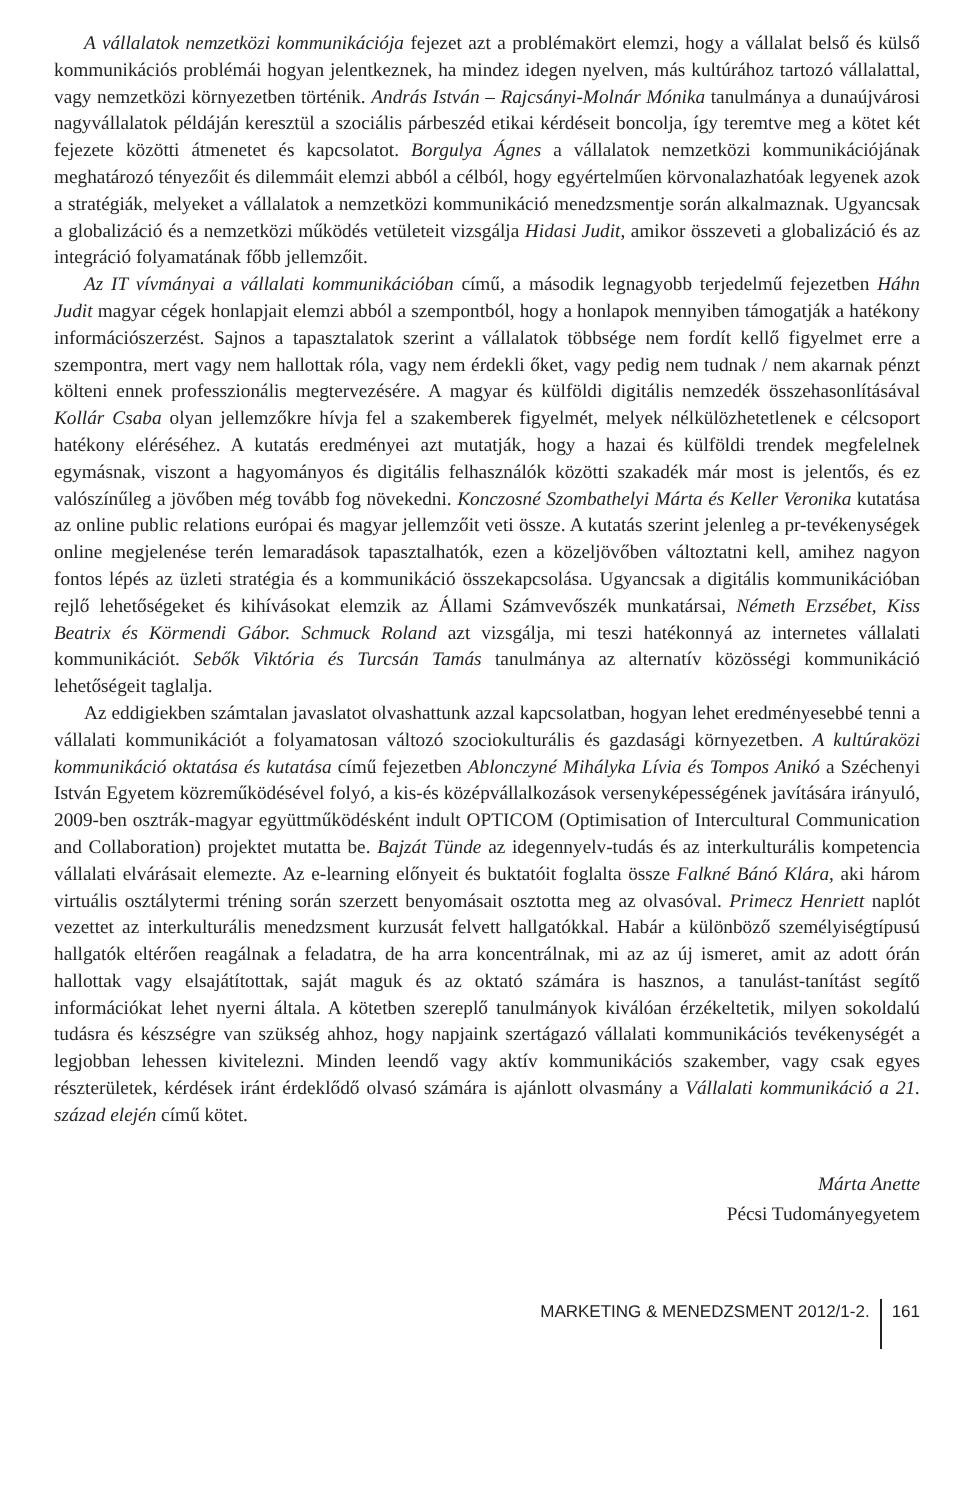A vállalatok nemzetközi kommunikációja fejezet azt a problémakört elemzi, hogy a vállalat belső és külső kommunikációs problémái hogyan jelentkeznek, ha mindez idegen nyelven, más kultúrához tartozó vállalattal, vagy nemzetközi környezetben történik. András István – Rajcsányi-Molnár Mónika tanulmánya a dunaújvárosi nagyvállalatok példáján keresztül a szociális párbeszéd etikai kérdéseit boncolja, így teremtve meg a kötet két fejezete közötti átmenetet és kapcsolatot. Borgulya Ágnes a vállalatok nemzetközi kommunikációjának meghatározó tényezőit és dilemmáit elemzi abból a célból, hogy egyértelműen körvonalazhatóak legyenek azok a stratégiák, melyeket a vállalatok a nemzetközi kommunikáció menedzsmentje során alkalmaznak. Ugyancsak a globalizáció és a nemzetközi működés vetületeit vizsgálja Hidasi Judit, amikor összeveti a globalizáció és az integráció folyamatának főbb jellemzőit.
Az IT vívmányai a vállalati kommunikációban című, a második legnagyobb terjedelmű fejezetben Háhn Judit magyar cégek honlapjait elemzi abból a szempontból, hogy a honlapok mennyiben támogatják a hatékony információszerzést. Sajnos a tapasztalatok szerint a vállalatok többsége nem fordít kellő figyelmet erre a szempontra, mert vagy nem hallottak róla, vagy nem érdekli őket, vagy pedig nem tudnak / nem akarnak pénzt költeni ennek professzionális megtervezésére. A magyar és külföldi digitális nemzedék összehasonlításával Kollár Csaba olyan jellemzőkre hívja fel a szakemberek figyelmét, melyek nélkülözhetetlenek e célcsoport hatékony eléréséhez. A kutatás eredményei azt mutatják, hogy a hazai és külföldi trendek megfelelnek egymásnak, viszont a hagyományos és digitális felhasználók közötti szakadék már most is jelentős, és ez valószínűleg a jövőben még tovább fog növekedni. Konczosné Szombathelyi Márta és Keller Veronika kutatása az online public relations európai és magyar jellemzőit veti össze. A kutatás szerint jelenleg a pr-tevékenységek online megjelenése terén lemaradások tapasztalhatók, ezen a közeljövőben változtatni kell, amihez nagyon fontos lépés az üzleti stratégia és a kommunikáció összekapcsolása. Ugyancsak a digitális kommunikációban rejlő lehetőségeket és kihívásokat elemzik az Állami Számvevőszék munkatársai, Németh Erzsébet, Kiss Beatrix és Körmendi Gábor. Schmuck Roland azt vizsgálja, mi teszi hatékonnyá az internetes vállalati kommunikációt. Sebők Viktória és Turcsán Tamás tanulmánya az alternatív közösségi kommunikáció lehetőségeit taglalja.
Az eddigiekben számtalan javaslatot olvashattunk azzal kapcsolatban, hogyan lehet eredményesebbé tenni a vállalati kommunikációt a folyamatosan változó szociokulturális és gazdasági környezetben. A kultúraközi kommunikáció oktatása és kutatása című fejezetben Ablonczyné Mihályka Lívia és Tompos Anikó a Széchenyi István Egyetem közreműködésével folyó, a kis-és középvállalkozások versenyképességének javítására irányuló, 2009-ben osztrák-magyar együttműködésként indult OPTICOM (Optimisation of Intercultural Communication and Collaboration) projektet mutatta be. Bajzát Tünde az idegennyelv-tudás és az interkulturális kompetencia vállalati elvárásait elemezte. Az e-learning előnyeit és buktatóit foglalta össze Falkné Bánó Klára, aki három virtuális osztálytermi tréning során szerzett benyomásait osztotta meg az olvasóval. Primecz Henriett naplót vezettet az interkulturális menedzsment kurzusát felvett hallgatókkal. Habár a különböző személyiségtípusú hallgatók eltérően reagálnak a feladatra, de ha arra koncentrálnak, mi az az új ismeret, amit az adott órán hallottak vagy elsajátítottak, saját maguk és az oktató számára is hasznos, a tanulást-tanítást segítő információkat lehet nyerni általa. A kötetben szereplő tanulmányok kiválóan érzékeltetik, milyen sokoldalú tudásra és készségre van szükség ahhoz, hogy napjaink szertágazó vállalati kommunikációs tevékenységét a legjobban lehessen kivitelezni. Minden leendő vagy aktív kommunikációs szakember, vagy csak egyes részterületek, kérdések iránt érdeklődő olvasó számára is ajánlott olvasmány a Vállalati kommunikáció a 21. század elején című kötet.
Márta Anette
Pécsi Tudományegyetem
MARKETING & MENEDZSMENT 2012/1-2. 161